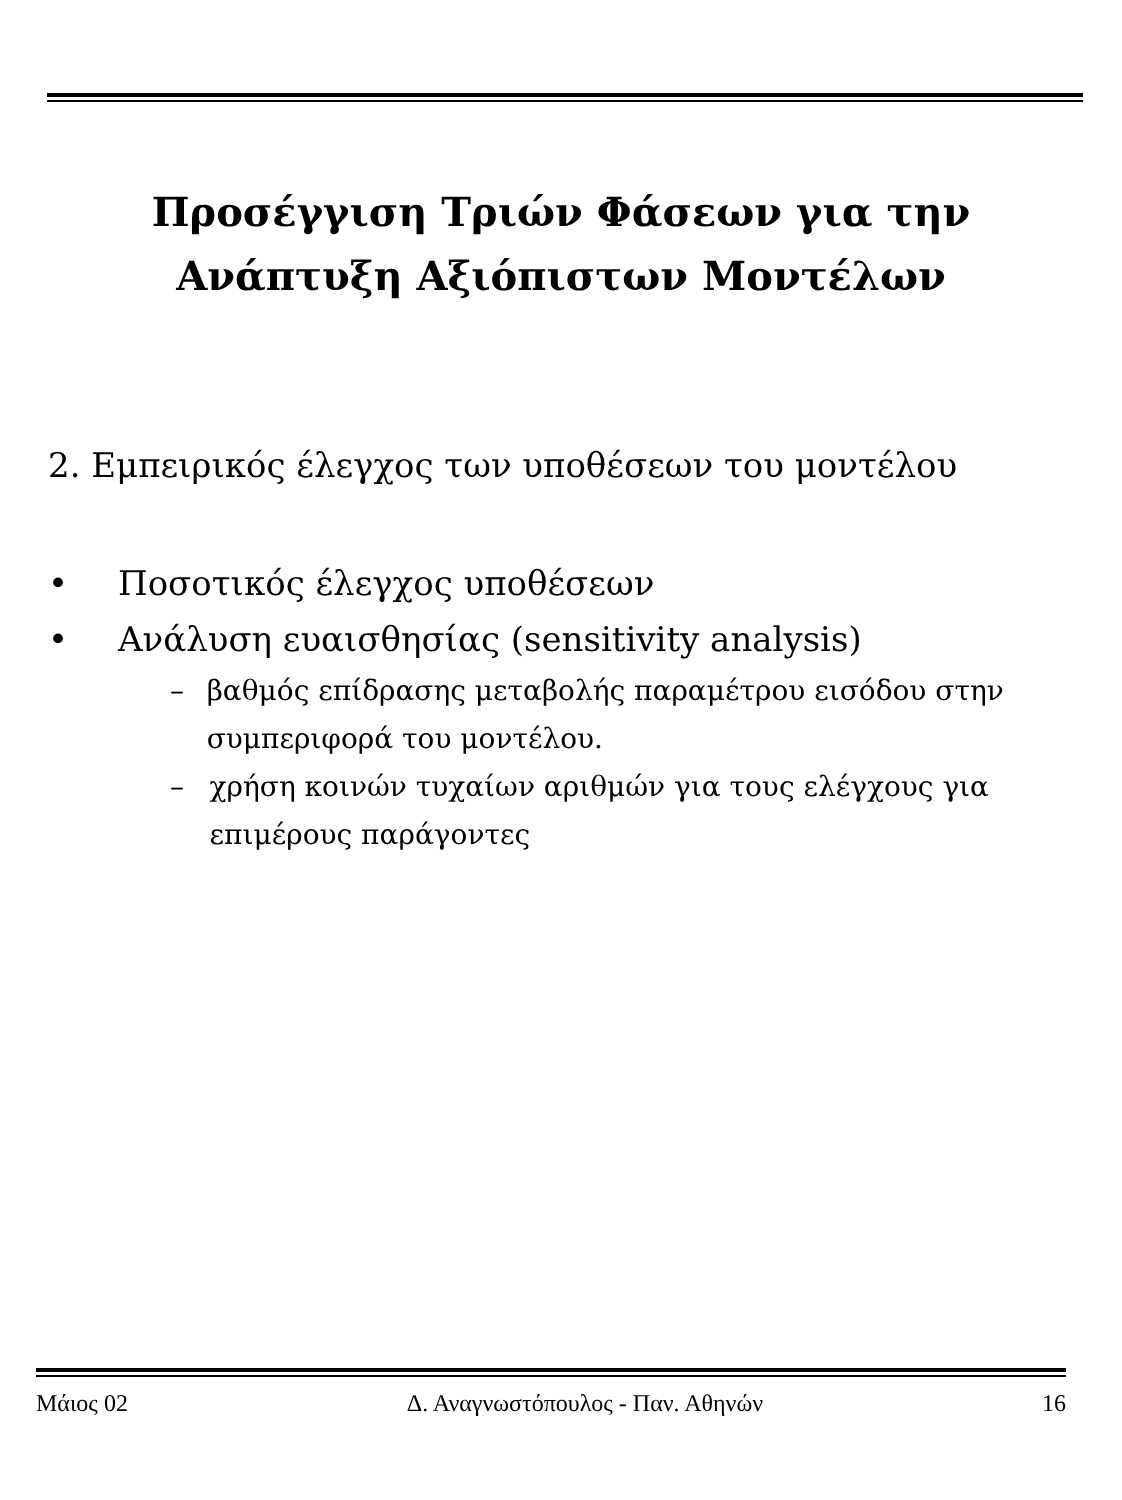Προσέγγιση Τριών Φάσεων για την
Ανάπτυξη Αξιόπιστων Μοντέλων
2. Εμπειρικός έλεγχος των υποθέσεων του μοντέλου
• Ποσοτικός έλεγχος υποθέσεων
• Ανάλυση ευαισθησίας (sensitivity analysis)
– βαθμός επίδρασης μεταβολής παραμέτρου εισόδου στην συμπεριφορά του μοντέλου.
– χρήση κοινών τυχαίων αριθμών για τους ελέγχους για επιμέρους παράγοντες
Μάιος 02 Δ. Αναγνωστόπουλος - Παν. Αθηνών 16